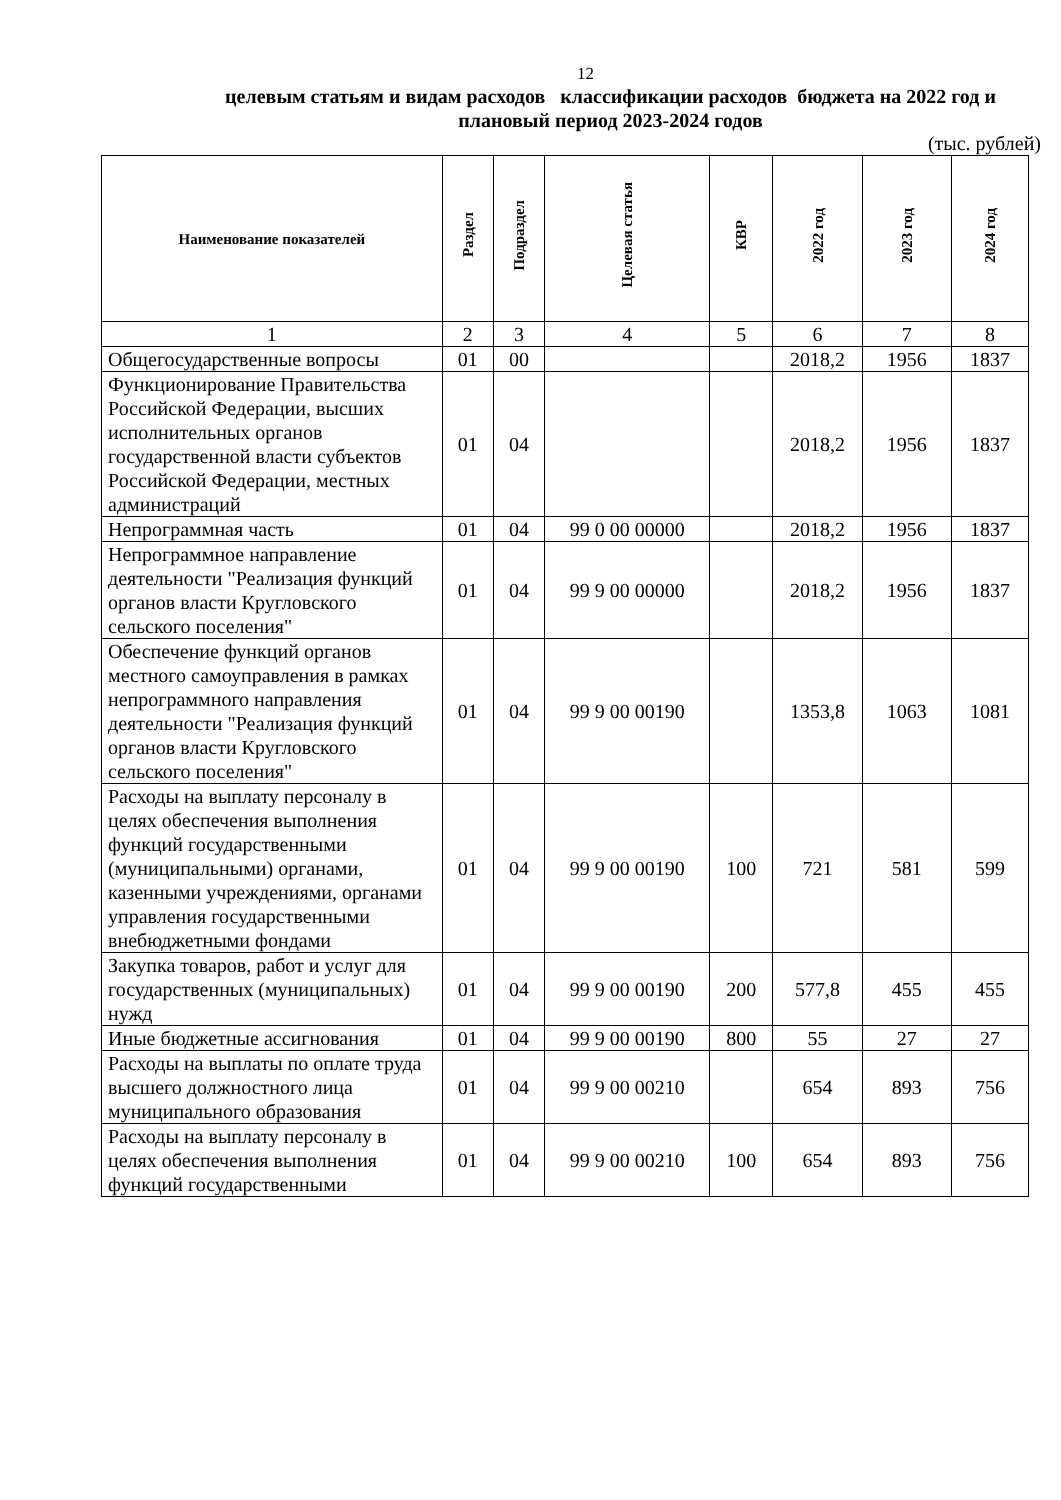12
целевым статьям и видам расходов классификации расходов бюджета на 2022 год и плановый период 2023-2024 годов
(тыс. рублей)
| Наименование показателей | Раздел | Подраздел | Целевая статья | КВР | 2022 год | 2023 год | 2024 год |
| --- | --- | --- | --- | --- | --- | --- | --- |
| 1 | 2 | 3 | 4 | 5 | 6 | 7 | 8 |
| Общегосударственные вопросы | 01 | 00 | | | 2018,2 | 1956 | 1837 |
| Функционирование Правительства Российской Федерации, высших исполнительных органов государственной власти субъектов Российской Федерации, местных администраций | 01 | 04 | | | 2018,2 | 1956 | 1837 |
| Непрограммная часть | 01 | 04 | 99 0 00 00000 | | 2018,2 | 1956 | 1837 |
| Непрограммное направление деятельности "Реализация функций органов власти Кругловского сельского поселения" | 01 | 04 | 99 9 00 00000 | | 2018,2 | 1956 | 1837 |
| Обеспечение функций органов местного самоуправления в рамках непрограммного направления деятельности "Реализация функций органов власти Кругловского сельского поселения" | 01 | 04 | 99 9 00 00190 | | 1353,8 | 1063 | 1081 |
| Расходы на выплату персоналу в целях обеспечения выполнения функций государственными (муниципальными) органами, казенными учреждениями, органами управления государственными внебюджетными фондами | 01 | 04 | 99 9 00 00190 | 100 | 721 | 581 | 599 |
| Закупка товаров, работ и услуг для государственных (муниципальных) нужд | 01 | 04 | 99 9 00 00190 | 200 | 577,8 | 455 | 455 |
| Иные бюджетные ассигнования | 01 | 04 | 99 9 00 00190 | 800 | 55 | 27 | 27 |
| Расходы на выплаты по оплате труда высшего должностного лица муниципального образования | 01 | 04 | 99 9 00 00210 | | 654 | 893 | 756 |
| Расходы на выплату персоналу в целях обеспечения выполнения функций государственными | 01 | 04 | 99 9 00 00210 | 100 | 654 | 893 | 756 |